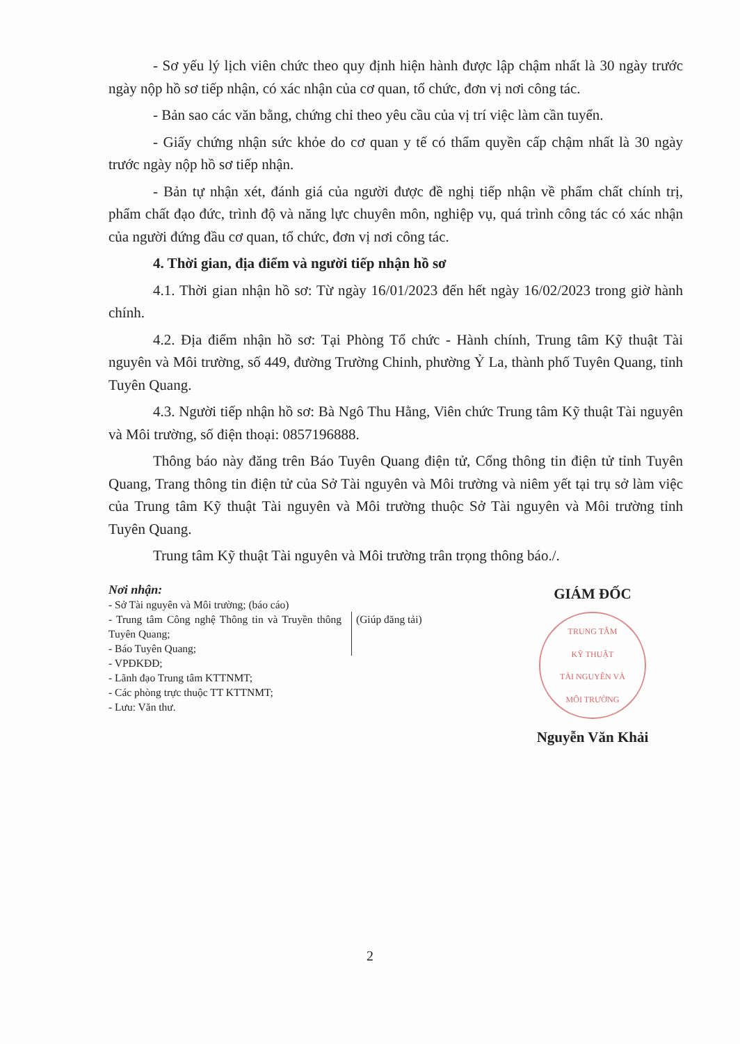- Sơ yếu lý lịch viên chức theo quy định hiện hành được lập chậm nhất là 30 ngày trước ngày nộp hồ sơ tiếp nhận, có xác nhận của cơ quan, tổ chức, đơn vị nơi công tác.
- Bản sao các văn bằng, chứng chỉ theo yêu cầu của vị trí việc làm cần tuyển.
- Giấy chứng nhận sức khỏe do cơ quan y tế có thẩm quyền cấp chậm nhất là 30 ngày trước ngày nộp hồ sơ tiếp nhận.
- Bản tự nhận xét, đánh giá của người được đề nghị tiếp nhận về phẩm chất chính trị, phẩm chất đạo đức, trình độ và năng lực chuyên môn, nghiệp vụ, quá trình công tác có xác nhận của người đứng đầu cơ quan, tổ chức, đơn vị nơi công tác.
4. Thời gian, địa điểm và người tiếp nhận hồ sơ
4.1. Thời gian nhận hồ sơ: Từ ngày 16/01/2023 đến hết ngày 16/02/2023 trong giờ hành chính.
4.2. Địa điểm nhận hồ sơ: Tại Phòng Tổ chức - Hành chính, Trung tâm Kỹ thuật Tài nguyên và Môi trường, số 449, đường Trường Chinh, phường Ỷ La, thành phố Tuyên Quang, tỉnh Tuyên Quang.
4.3. Người tiếp nhận hồ sơ: Bà Ngô Thu Hằng, Viên chức Trung tâm Kỹ thuật Tài nguyên và Môi trường, số điện thoại: 0857196888.
Thông báo này đăng trên Báo Tuyên Quang điện tử, Cổng thông tin điện tử tỉnh Tuyên Quang, Trang thông tin điện tử của Sở Tài nguyên và Môi trường và niêm yết tại trụ sở làm việc của Trung tâm Kỹ thuật Tài nguyên và Môi trường thuộc Sở Tài nguyên và Môi trường tỉnh Tuyên Quang.
Trung tâm Kỹ thuật Tài nguyên và Môi trường trân trọng thông báo./.
Nơi nhận:
- Sở Tài nguyên và Môi trường; (báo cáo)
- Trung tâm Công nghệ Thông tin và Truyền thông Tuyên Quang;
- Báo Tuyên Quang;
(Giúp đăng tải)
- VPĐKĐĐ;
- Lãnh đạo Trung tâm KTTNMT;
- Các phòng trực thuộc TT KTTNMT;
- Lưu: Văn thư.
GIÁM ĐỐC
TRUNG TÂM
KỸ THUẬT
TÀI NGUYÊN VÀ
MÔI TRƯỜNG
Nguyễn Văn Khải
2